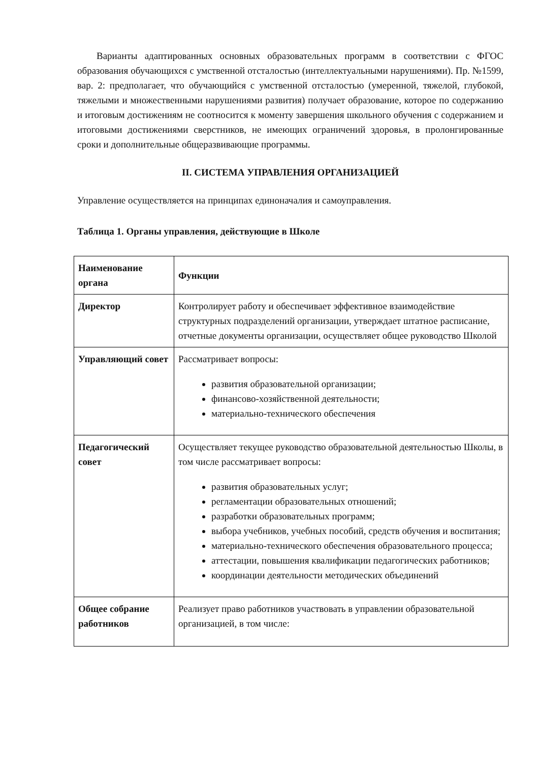Варианты адаптированных основных образовательных программ в соответствии с ФГОС образования обучающихся с умственной отсталостью (интеллектуальными нарушениями). Пр. №1599, вар. 2: предполагает, что обучающийся с умственной отсталостью (умеренной, тяжелой, глубокой, тяжелыми и множественными нарушениями развития) получает образование, которое по содержанию и итоговым достижениям не соотносится к моменту завершения школьного обучения с содержанием и итоговыми достижениями сверстников, не имеющих ограничений здоровья, в пролонгированные сроки и дополнительные общеразвивающие программы.
II. СИСТЕМА УПРАВЛЕНИЯ ОРГАНИЗАЦИЕЙ
Управление осуществляется на принципах единоначалия и самоуправления.
Таблица 1. Органы управления, действующие в Школе
| Наименование органа | Функции |
| Директор | Контролирует работу и обеспечивает эффективное взаимодействие структурных подразделений организации, утверждает штатное расписание, отчетные документы организации, осуществляет общее руководство Школой |
| Управляющий совет | Рассматривает вопросы: развития образовательной организации; финансово-хозяйственной деятельности; материально-технического обеспечения |
| Педагогический совет | Осуществляет текущее руководство образовательной деятельностью Школы, в том числе рассматривает вопросы: развития образовательных услуг; регламентации образовательных отношений; разработки образовательных программ; выбора учебников, учебных пособий, средств обучения и воспитания; материально-технического обеспечения образовательного процесса; аттестации, повышения квалификации педагогических работников; координации деятельности методических объединений |
| Общее собрание работников | Реализует право работников участвовать в управлении образовательной организацией, в том числе: |